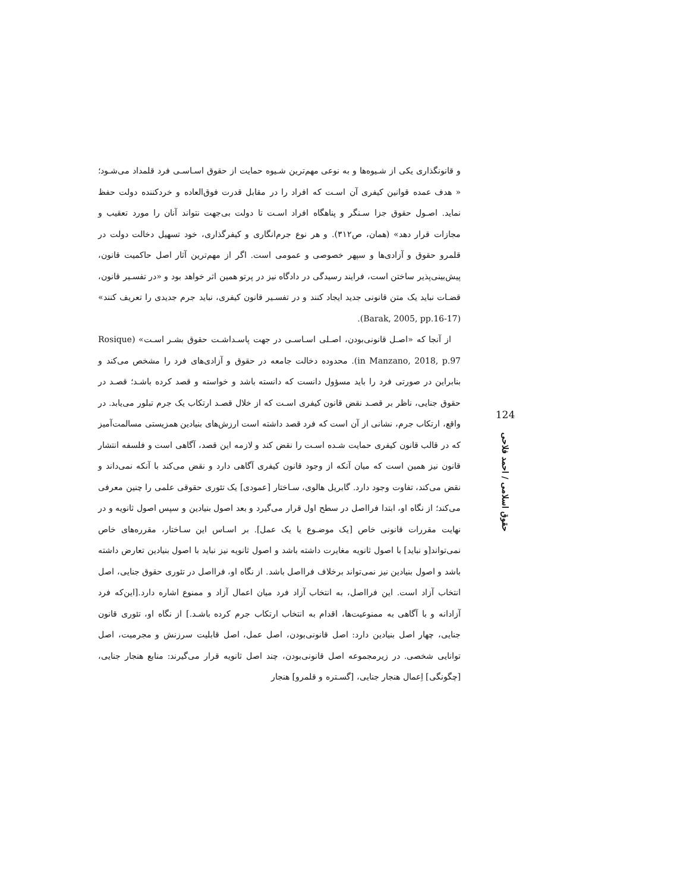و قانونگذاری یکی از شـیوه‌ها و به نوعی مهم‌ترین شـیوه حمایت از حقوق اسـاسـی فرد قلمداد می‌شـود؛ « هدف عمده قوانین کیفری آن اسـت که افراد را در مقابل قدرت فوق‌العاده و خردکننده دولت حفظ نماید. اصـول حقوق جزا سـنگر و پناهگاه افراد اسـت تا دولت بی‌جهت نتواند آنان را مورد تعقیب و مجازات قرار دهد» (همان، ص۳۱۲). و هر نوع جرم‌انگاری و کیفرگذاری، خود تسهیل دخالت دولت در قلمرو حقوق و آزادی‌ها و سپهر خصوصی و عمومی است. اگر از مهم‌ترین آثار اصل حاکمیت قانون، پیش‌بینی‌پذیر ساختن است، فرایند رسیدگی در دادگاه نیز در پرتو همین اثر خواهد بود و «در تفسـیر قانون، قضـات نباید یک متن قانونی جدید ایجاد کنند و در تفسـیر قانون کیفری، نباید جرم جدیدی را تعریف کنند» (Barak, 2005, pp.16-17).
از آنجا که «اصـل قانونی‌بودن، اصـلی اسـاسـی در جهت پاسـداشـت حقوق بشـر اسـت» (Rosique in Manzano, 2018, p.97). محدوده دخالت جامعه در حقوق و آزادی‌های فرد را مشخص می‌کند و بنابراین در صورتی فرد را باید مسؤول دانست که دانسته باشد و خواسته و قصد کرده باشـد؛ قصـد در حقوق جنایی، ناظر بر قصـد نقض قانون کیفری اسـت که از خلال قصـد ارتکاب یک جرم تبلور می‌یابد. در واقع، ارتکاب جرم، نشانی از آن است که فرد قصد داشته است ارزش‌های بنیادین همزیستی مسالمت‌آمیز که در قالب قانون کیفری حمایت شـده اسـت را نقض کند و لازمه این قصد، آگاهی است و فلسفه انتشار قانون نیز همین است که میان آنکه از وجود قانون کیفری آگاهی دارد و نقض می‌کند با آنکه نمی‌داند و نقض می‌کند، تفاوت وجود دارد. گابریل هالوی، سـاختار [عمودی] یک تئوری حقوقی علمی را چنین معرفی می‌کند؛ از نگاه او، ابتدا فرااصل در سطح اول قرار می‌گیرد و بعد اصول بنیادین و سپس اصول ثانویه و در نهایت مقررات قانونی خاص [یک موضـوع یا یک عمل]. بر اسـاس این سـاختار، مقرره‌های خاص نمی‌تواند[و نباید] با اصول ثانویه مغایرت داشته باشد و اصول ثانویه نیز نباید با اصول بنیادین تعارض داشته باشد و اصول بنیادین نیز نمی‌تواند برخلاف فرااصل باشد. از نگاه او، فرااصل در تئوری حقوق جنایی، اصل انتخاب آزاد است. این فرااصل، به انتخاب آزاد فرد میان اعمال آزاد و ممنوع اشاره دارد.[این‌که فرد آزادانه و با آگاهی به ممنوعیت‌ها، اقدام به انتخاب ارتکاب جرم کرده باشـد.] از نگاه او، تئوری قانون جنایی، چهار اصل بنیادین دارد: اصل قانونی‌بودن، اصل عمل، اصل قابلیت سرزنش و مجرمیت، اصل توانایی شخصی. در زیرمجموعه اصل قانونی‌بودن، چند اصل ثانویه قرار می‌گیرند: منابع هنجار جنایی، [چگونگی] اِعمال هنجار جنایی، [گسـتره و قلمرو] هنجار
124
حقوق اسلامی / احمد فلاحی